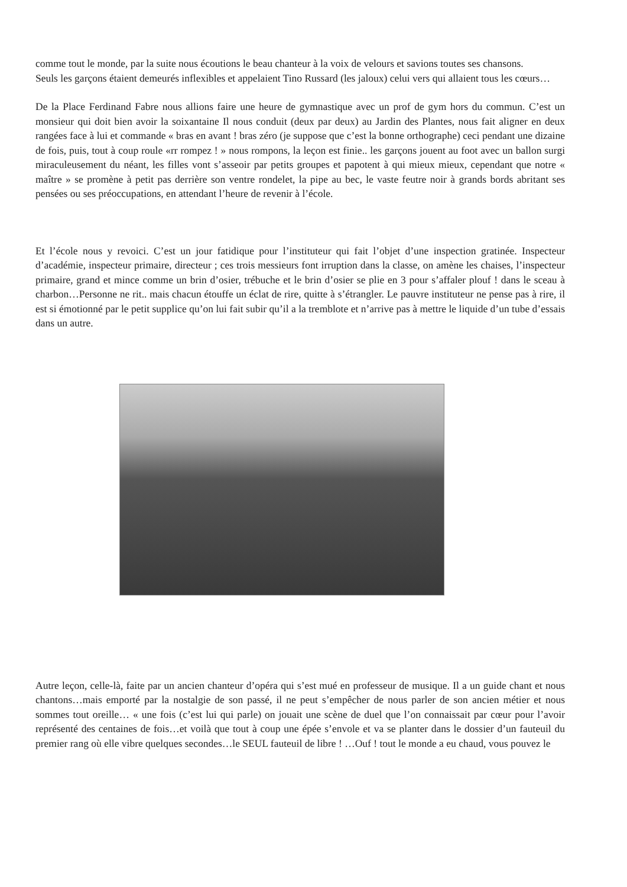comme tout le monde, par la suite nous écoutions le beau chanteur à la voix de velours et savions toutes ses chansons.
Seuls les garçons étaient demeurés inflexibles et appelaient Tino Russard (les jaloux) celui vers qui allaient tous les cœurs…
De la Place Ferdinand Fabre nous allions faire une heure de gymnastique avec un prof de gym hors du commun. C’est un monsieur qui doit bien avoir la soixantaine Il nous conduit (deux par deux) au Jardin des Plantes, nous fait aligner en deux rangées face à lui et commande « bras en avant ! bras zéro (je suppose que c’est la bonne orthographe) ceci pendant une dizaine de fois, puis, tout à coup roule «rr rompez ! » nous rompons, la leçon est finie.. les garçons jouent au foot avec un ballon surgi miraculeusement du néant, les filles vont s’asseoir par petits groupes et papotent à qui mieux mieux, cependant que notre « maître » se promène à petit pas derrière son ventre rondelet, la pipe au bec, le vaste feutre noir à grands bords abritant ses pensées ou ses préoccupations, en attendant l’heure de revenir à l’école.
Et l’école nous y revoici. C’est un jour fatidique pour l’instituteur qui fait l’objet d’une inspection gratinée. Inspecteur d’académie, inspecteur primaire, directeur ; ces trois messieurs font irruption dans la classe, on amène les chaises, l’inspecteur primaire, grand et mince comme un brin d’osier, trébuche et le brin d’osier se plie en 3 pour s’affaler plouf ! dans le sceau à charbon…Personne ne rit.. mais chacun étouffe un éclat de rire, quitte à s’étrangler. Le pauvre instituteur ne pense pas à rire, il est si émotionné par le petit supplice qu’on lui fait subir qu’il a la tremblote et n’arrive pas à mettre le liquide d’un tube d’essais dans un autre.
Autre leçon, celle-là, faite par un ancien chanteur d’opéra qui s’est mué en professeur de musique. Il a un guide chant et nous chantons…mais emporté par la nostalgie de son passé, il ne peut s’empêcher de nous parler de son ancien métier et nous sommes tout oreille… « une fois (c’est lui qui parle) on jouait une scène de duel que l’on connaissait par cœur pour l’avoir représenté des centaines de fois…et voilà que tout à coup une épée s’envole et va se planter dans le dossier d’un fauteuil du premier rang où elle vibre quelques secondes…le SEUL fauteuil de libre ! …Ouf ! tout le monde a eu chaud, vous pouvez le